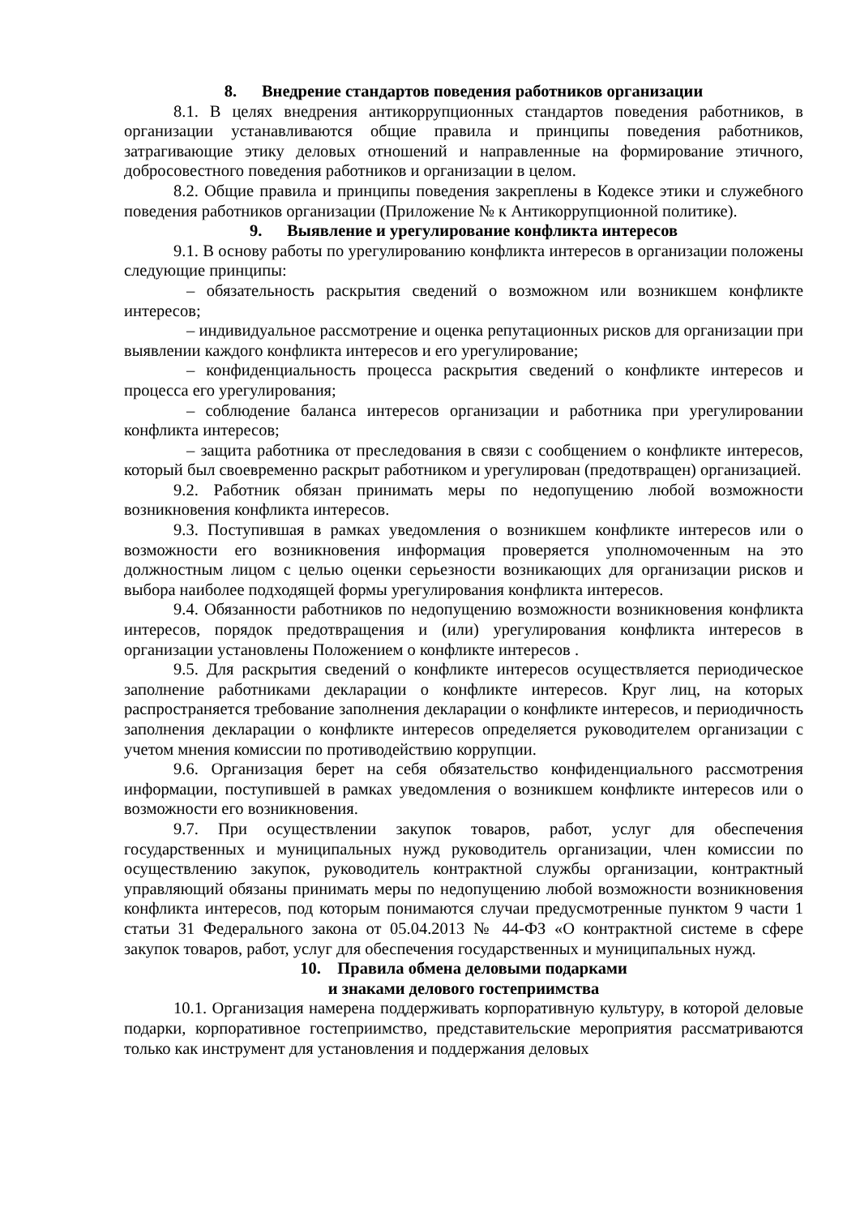8. Внедрение стандартов поведения работников организации
8.1. В целях внедрения антикоррупционных стандартов поведения работников, в организации устанавливаются общие правила и принципы поведения работников, затрагивающие этику деловых отношений и направленные на формирование этичного, добросовестного поведения работников и организации в целом.
8.2. Общие правила и принципы поведения закреплены в Кодексе этики и служебного поведения работников организации (Приложение № к Антикоррупционной политике).
9. Выявление и урегулирование конфликта интересов
9.1. В основу работы по урегулированию конфликта интересов в организации положены следующие принципы:
– обязательность раскрытия сведений о возможном или возникшем конфликте интересов;
– индивидуальное рассмотрение и оценка репутационных рисков для организации при выявлении каждого конфликта интересов и его урегулирование;
– конфиденциальность процесса раскрытия сведений о конфликте интересов и процесса его урегулирования;
– соблюдение баланса интересов организации и работника при урегулировании конфликта интересов;
– защита работника от преследования в связи с сообщением о конфликте интересов, который был своевременно раскрыт работником и урегулирован (предотвращен) организацией.
9.2. Работник обязан принимать меры по недопущению любой возможности возникновения конфликта интересов.
9.3. Поступившая в рамках уведомления о возникшем конфликте интересов или о возможности его возникновения информация проверяется уполномоченным на это должностным лицом с целью оценки серьезности возникающих для организации рисков и выбора наиболее подходящей формы урегулирования конфликта интересов.
9.4. Обязанности работников по недопущению возможности возникновения конфликта интересов, порядок предотвращения и (или) урегулирования конфликта интересов в организации установлены Положением о конфликте интересов .
9.5. Для раскрытия сведений о конфликте интересов осуществляется периодическое заполнение работниками декларации о конфликте интересов. Круг лиц, на которых распространяется требование заполнения декларации о конфликте интересов, и периодичность заполнения декларации о конфликте интересов определяется руководителем организации с учетом мнения комиссии по противодействию коррупции.
9.6. Организация берет на себя обязательство конфиденциального рассмотрения информации, поступившей в рамках уведомления о возникшем конфликте интересов или о возможности его возникновения.
9.7. При осуществлении закупок товаров, работ, услуг для обеспечения государственных и муниципальных нужд руководитель организации, член комиссии по осуществлению закупок, руководитель контрактной службы организации, контрактный управляющий обязаны принимать меры по недопущению любой возможности возникновения конфликта интересов, под которым понимаются случаи предусмотренные пунктом 9 части 1 статьи 31 Федерального закона от 05.04.2013 № 44-ФЗ «О контрактной системе в сфере закупок товаров, работ, услуг для обеспечения государственных и муниципальных нужд.
10. Правила обмена деловыми подарками
и знаками делового гостеприимства
10.1. Организация намерена поддерживать корпоративную культуру, в которой деловые подарки, корпоративное гостеприимство, представительские мероприятия рассматриваются только как инструмент для установления и поддержания деловых